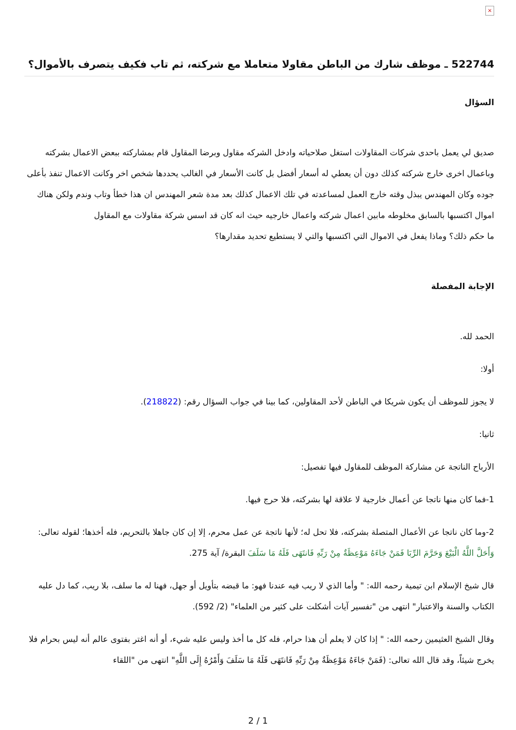×
522744 ـ موظف شارك من الباطن مقاولا متعاملا مع شركته، ثم تاب فكيف يتصرف بالأموال؟
السؤال
صديق لي يعمل باحدى شركات المقاولات استغل صلاحياته وادخل الشركه مقاول وبرضا المقاول قام بمشاركته ببعض الاعمال بشركته وباعمال اخرى خارج شركته كذلك دون أن يعطي له أسعار أفضل بل كانت الأسعار في الغالب يحددها شخص اخر وكانت الاعمال تنفذ بأعلى جوده وكان المهندس يبذل وقته خارج العمل لمساعدته في تلك الاعمال كذلك بعد مدة شعر المهندس ان هذا خطأ وتاب وندم ولكن هناك اموال اكتسبها بالسابق مخلوطه مابين اعمال شركته واعمال خارجيه حيث انه كان قد اسس شركة مقاولات مع المقاول
ما حكم ذلك؟ وماذا يفعل في الاموال التي اكتسبها والتي لا يستطيع تحديد مقدارها؟
الإجابة المفصلة
الحمد لله.
أولا:
لا يجوز للموظف أن يكون شريكا في الباطن لأحد المقاولين، كما بينا في جواب السؤال رقم: (218822).
ثانيا:
الأرباح الناتجة عن مشاركة الموظف للمقاول فيها تفصيل:
1-فما كان منها ناتجا عن أعمال خارجية لا علاقة لها بشركته، فلا حرج فيها.
2-وما كان ناتجا عن الأعمال المتصلة بشركته، فلا تحل له؛ لأنها ناتجة عن عمل محرم، إلا إن كان جاهلا بالتحريم، فله أخذها؛ لقوله تعالى: وَأَحَلَّ اللَّهُ الْبَيْعَ وَحَرَّمَ الرِّبَا فَمَنْ جَاءَهُ مَوْعِظَةٌ مِنْ رَبِّهِ فَانتَهَى فَلَهُ مَا سَلَفَ البقرة/ آية 275.
قال شيخ الإسلام ابن تيمية رحمه الله: " وأما الذي لا ريب فيه عندنا فهو: ما قبضه بتأويل أو جهل، فهنا له ما سلف، بلا ريب، كما دل عليه الكتاب والسنة والاعتبار" انتهى من "تفسير آيات أشكلت على كثير من العلماء" (2/ 592).
وقال الشيخ العثيمين رحمه الله: " إذا كان لا يعلم أن هذا حرام، فله كل ما أخذ وليس عليه شيء، أو أنه اغتر بفتوى عالم أنه ليس بحرام فلا يخرج شيئاً، وقد قال الله تعالى: (فَمَنْ جَاءَهُ مَوْعِظَةٌ مِنْ رَبِّهِ فَانتَهَى فَلَهُ مَا سَلَفَ وَأَمْرُهُ إِلَى اللَّهِ" انتهى من "اللقاء
2 / 1